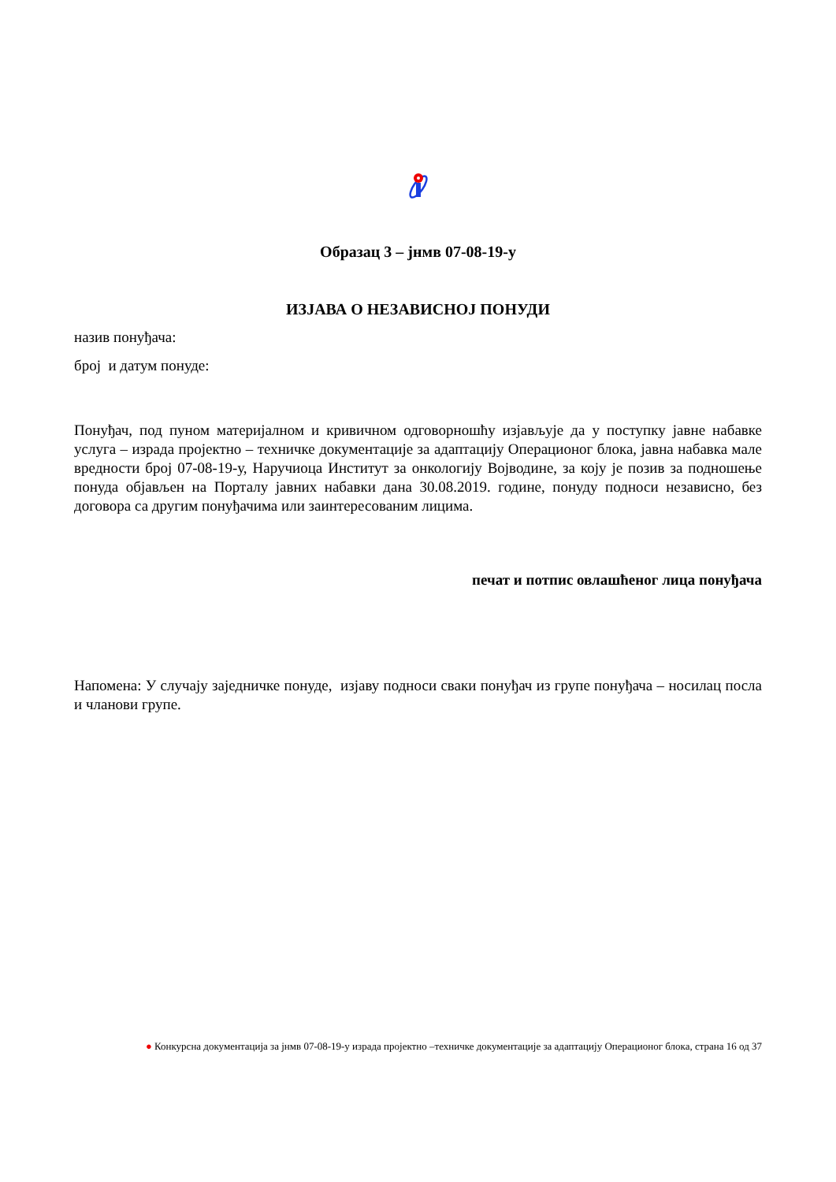Образац 3 – јнмв 07-08-19-у
ИЗЈАВА О НЕЗАВИСНОЈ ПОНУДИ
назив понуђача:
број и датум понуде:
Понуђач, под пуном материјалном и кривичном одговорношћу изјављује да у поступку јавне набавке услуга – израда пројектно – техничке документације за адаптацију Операционог блока, јавна набавка мале вредности број 07-08-19-у, Наручиоца Институт за онкологију Војводине, за коју је позив за подношење понуда објављен на Порталу јавних набавки дана 30.08.2019. године, понуду подноси независно, без договора са другим понуђачима или заинтересованим лицима.
печат и потпис овлашћеног лица понуђача
Напомена: У случају заједничке понуде, изјаву подноси сваки понуђач из групе понуђача – носилац посла и чланови групе.
● Конкурсна документација за јнмв 07-08-19-у израда пројектно –техничке документације за адаптацију Операционог блока, страна 16 од 37